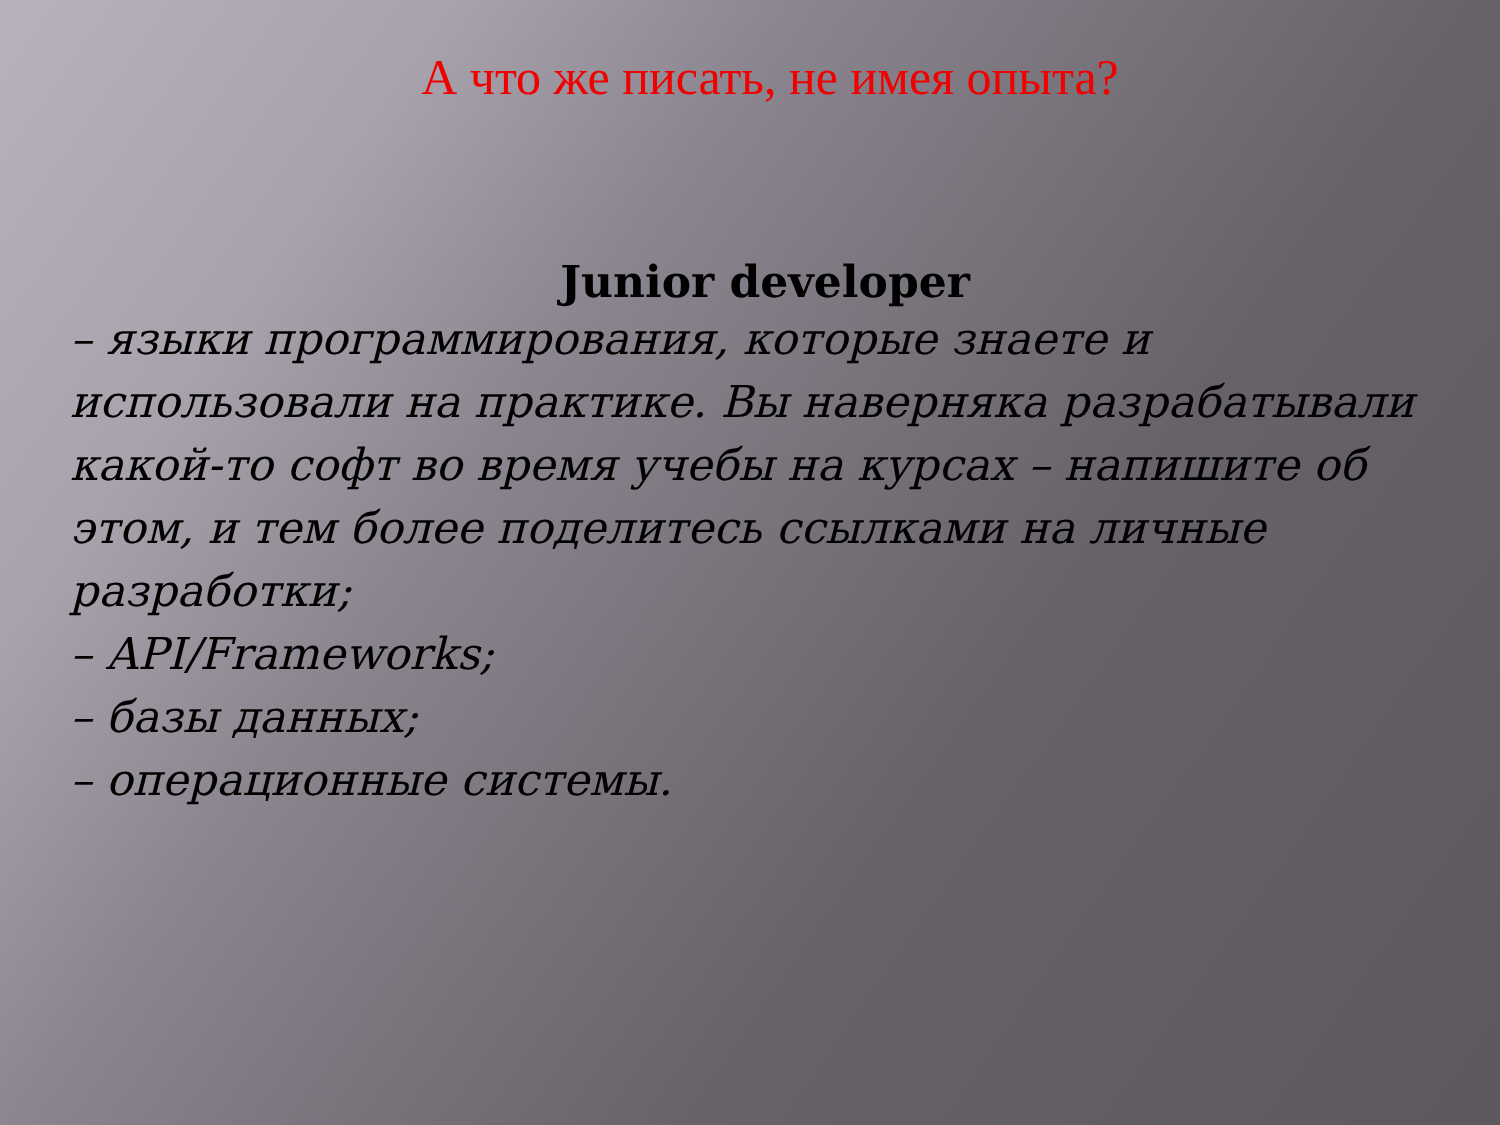А что же писать, не имея опыта?
Junior developer
– языки программирования, которые знаете и использовали на практике. Вы наверняка разрабатывали какой-то софт во время учебы на курсах – напишите об этом, и тем более поделитесь ссылками на личные разработки;
– API/Frameworks;
– базы данных;
– операционные системы.